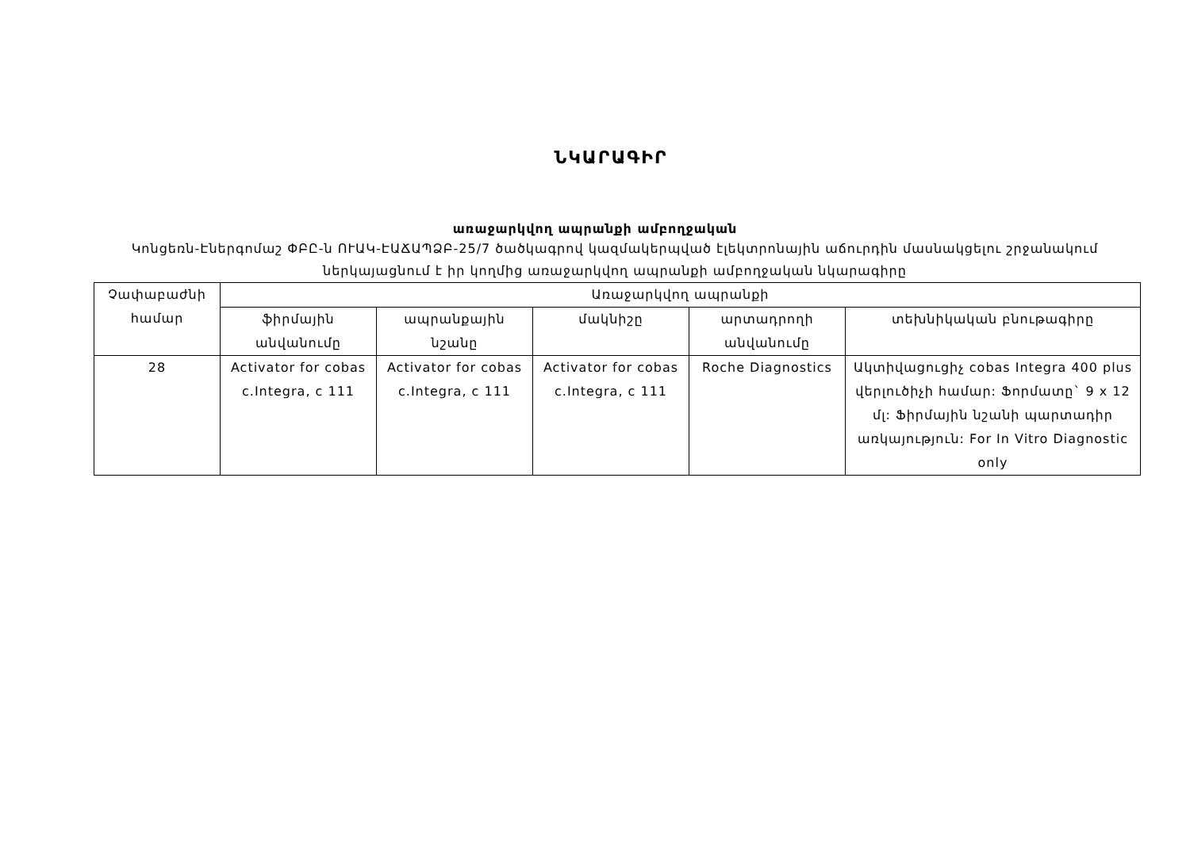ՆԿԱՐԱԳԻՐ
առաջարկվող ապրանքի ամբողջական
Կոնցեռն-Էներգոմաշ ՓԲԸ-ն ՈՒԱԿ-ԷԱՃԱՊՁԲ-25/7 ծածկագրով կազմակերպված էլեկտրոնային աճուրդին մասնակցելու շրջանակում ներկայացնում է իր կողմից առաջարկվող ապրանքի ամբողջական նկարագիրը
| Չափաբաժնի համար | Առաջարկվող ապրանքի | | | | |
| --- | --- | --- | --- | --- | --- |
| | ֆիրմային անվանումը | ապրանքային նշանը | մակնիշը | արտադրողի անվանումը | տեխնիկական բնութագիրը |
| 28 | Activator for cobas c.Integra, c 111 | Activator for cobas c.Integra, c 111 | Activator for cobas c.Integra, c 111 | Roche Diagnostics | Ակտիվացուցիչ cobas Integra 400 plus վերլուծիչի համար: Ֆորմատը` 9 x 12 մլ: Ֆիրմային նշանի պարտադիր առկայություն: For In Vitro Diagnostic only |